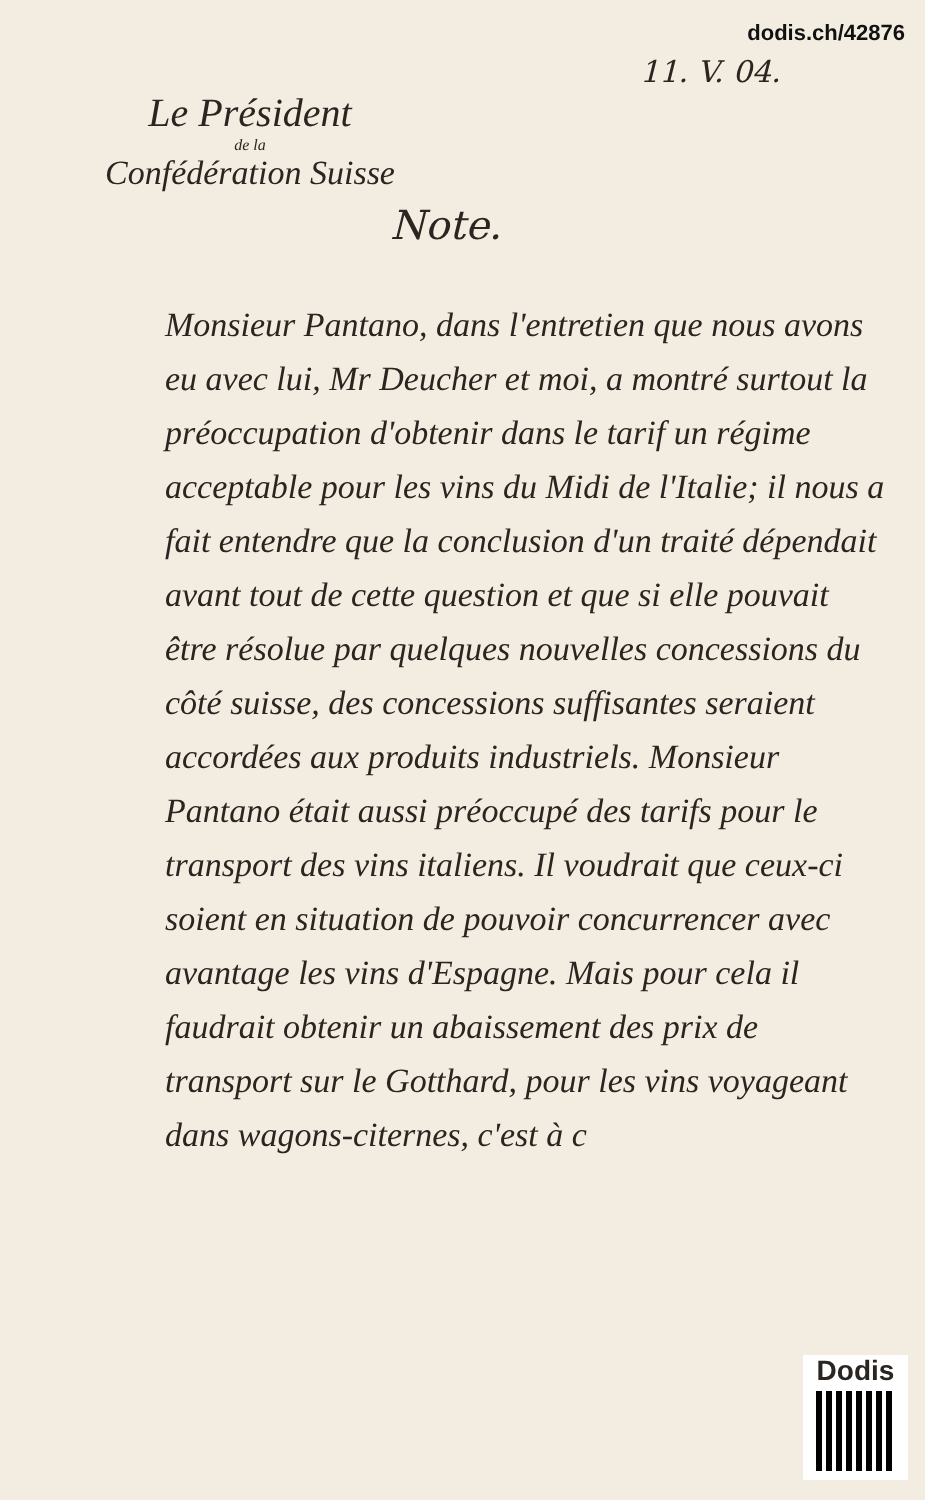dodis.ch/42876
11. V. 04.
Le Président
de la
Confédération Suisse
Note.
Monsieur Pantano, dans l'entretien que nous avons eu avec lui, Mr Deucher et moi, a montré surtout la préoccupation d'obtenir dans le tarif un régime acceptable pour les vins du Midi de l'Italie; il nous a fait entendre que la conclusion d'un traité dépendait avant tout de cette question et que si elle pouvait être résolue par quelques nouvelles concessions du côté suisse, des concessions suffisantes seraient accordées aux produits industriels. Monsieur Pantano était aussi préoccupé des tarifs pour le transport des vins italiens. Il voudrait que ceux-ci soient en situation de pouvoir concurrencer avec avantage les vins d'Espagne. Mais pour cela il faudrait obtenir un abaissement des prix de transport sur le Gotthard, pour les vins voyageant dans wagons-citernes, c'est à c
Dodis